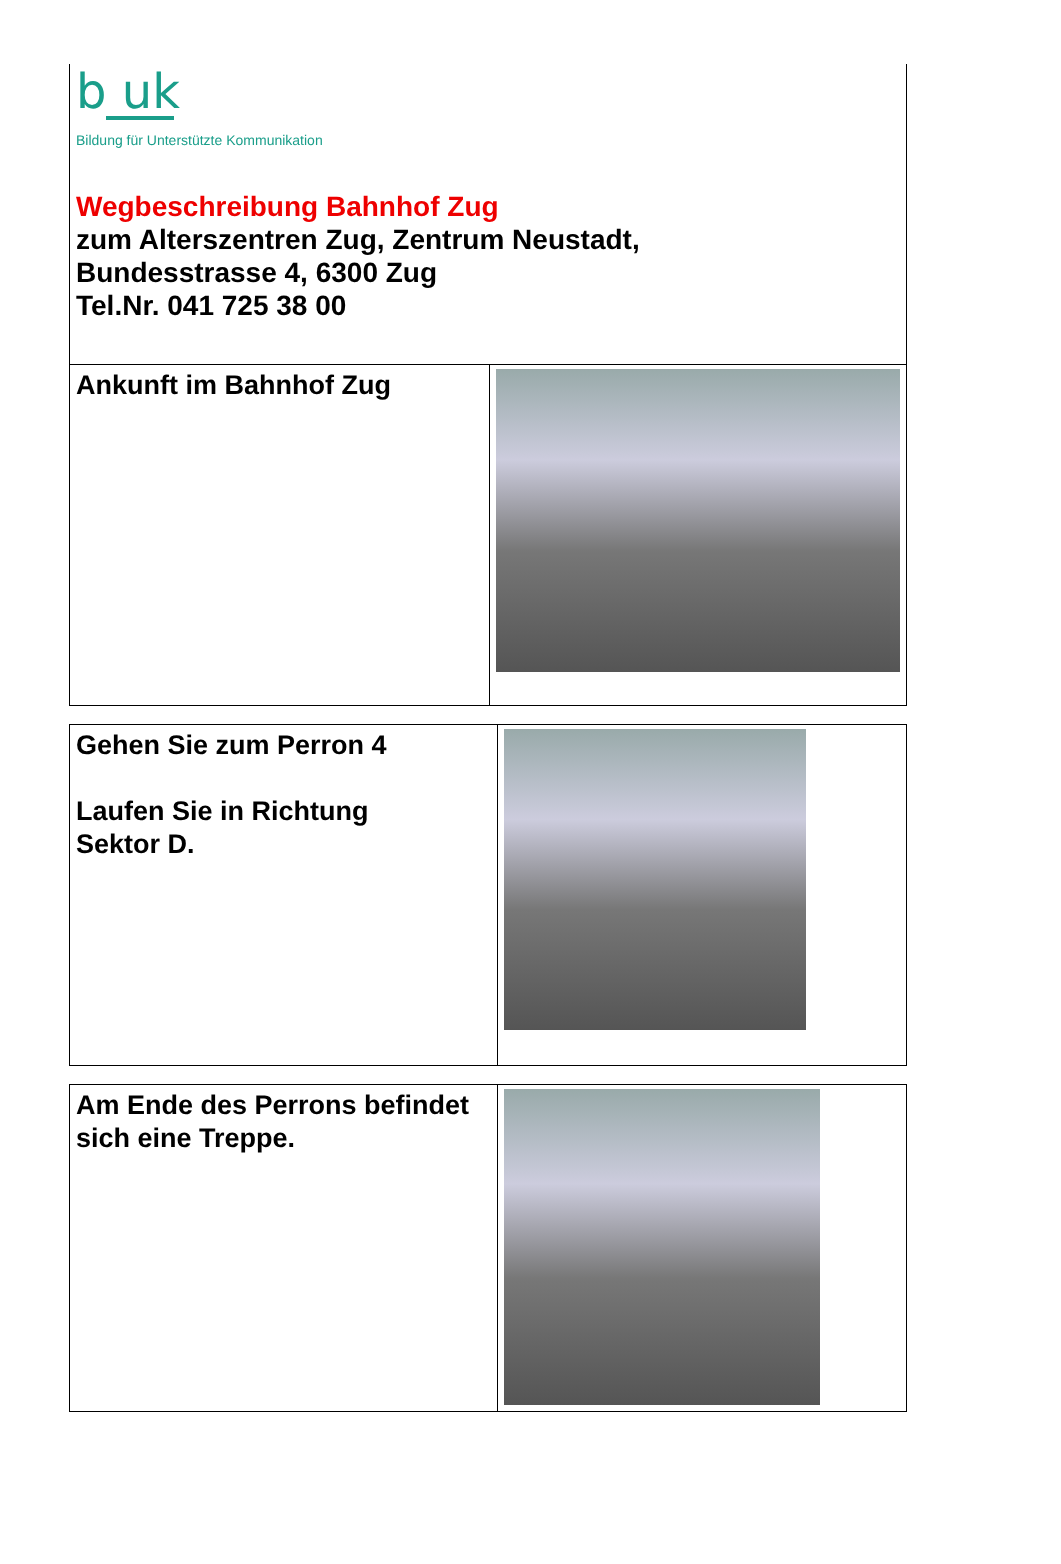b uk
Bildung für Unterstützte Kommunikation
Wegbeschreibung Bahnhof Zug
zum Alterszentren Zug, Zentrum Neustadt,
Bundesstrasse 4, 6300 Zug
Tel.Nr. 041 725 38 00
| Ankunft im Bahnhof Zug | |
| Gehen Sie zum Perron 4 Laufen Sie in Richtung Sektor D. | |
| Am Ende des Perrons befindet sich eine Treppe. | |